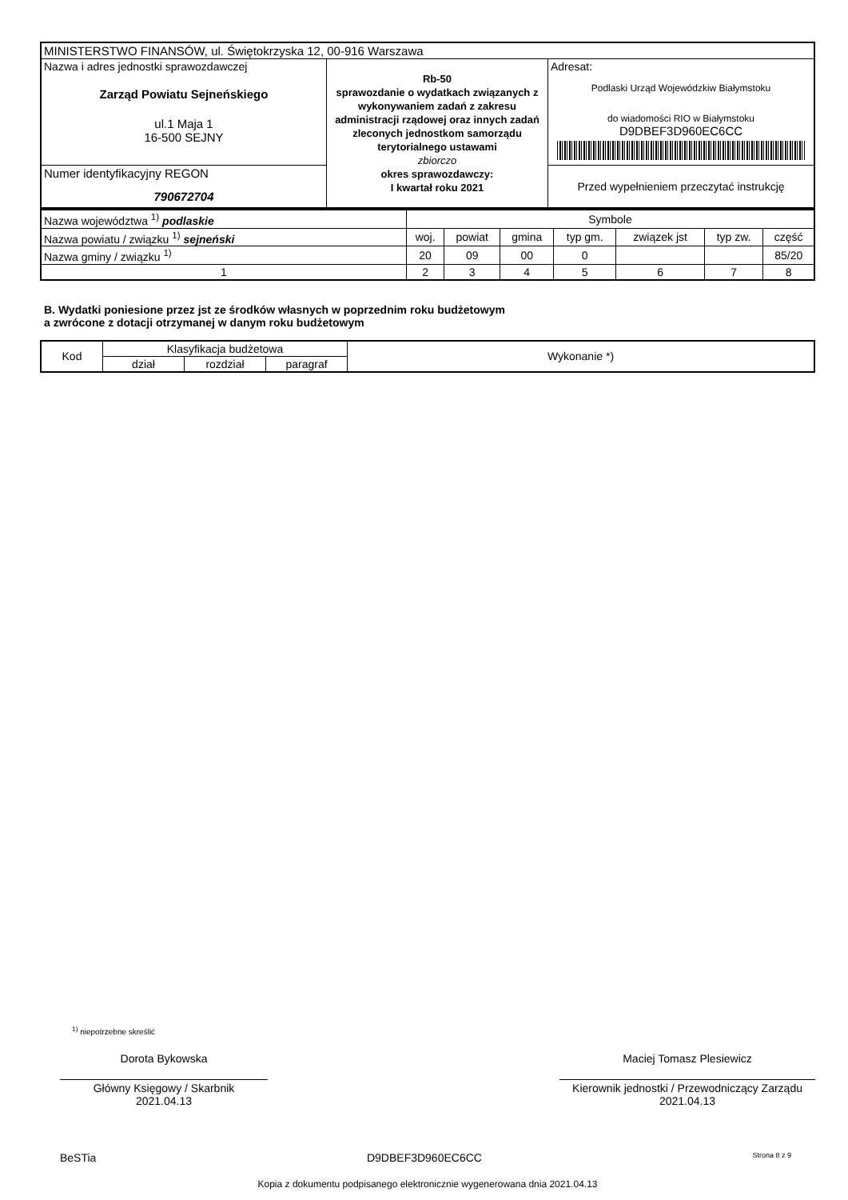| MINISTERSTWO FINANSÓW, ul. Świętokrzyska 12, 00-916 Warszawa | | |
| Nazwa i adres jednostki sprawozdawczej Zarząd Powiatu Sejneńskiego ul.1 Maja 1 16-500 SEJNY | Rb-50 sprawozdanie o wydatkach związanych z wykonywaniem zadań z zakresu administracji rządowej oraz innych zadań zleconych jednostkom samorządu terytorialnego ustawami zbiorczo okres sprawozdawczy: I kwartał roku 2021 | Adresat: Podlaski Urząd Wojewódzkiw Białymstoku do wiadomości RIO w Białymstoku D9DBEF3D960EC6CC |
| Numer identyfikacyjny REGON 790672704 | | Przed wypełnieniem przeczytać instrukcję |
| Nazwa województwa <sup>1)</sup> podlaskie | Symbole | | | | | | |
| Nazwa powiatu / związku <sup>1)</sup> sejneński | woj. | powiat | gmina | typ gm. | związek jst | typ zw. | część |
| Nazwa gminy / związku <sup>1)</sup> | 20 | 09 | 00 | 0 | | | 85/20 |
| 1 | 2 | 3 | 4 | 5 | 6 | 7 | 8 |
B. Wydatki poniesione przez jst ze środków własnych w poprzednim roku budżetowym
a zwrócone z dotacji otrzymanej w danym roku budżetowym
| Kod | Klasyfikacja budżetowa | | | Wykonanie *) |
| --- | --- | --- | --- | --- |
| | dział | rozdział | paragraf | |
<sup>1)</sup> niepotrzebne skreślić
Dorota Bykowska
Główny Księgowy / Skarbnik
2021.04.13
Maciej Tomasz Plesiewicz
Kierownik jednostki / Przewodniczący Zarządu
2021.04.13
BeSTia D9DBEF3D960EC6CC Strona 8 z 9
Kopia z dokumentu podpisanego elektronicznie wygenerowana dnia 2021.04.13